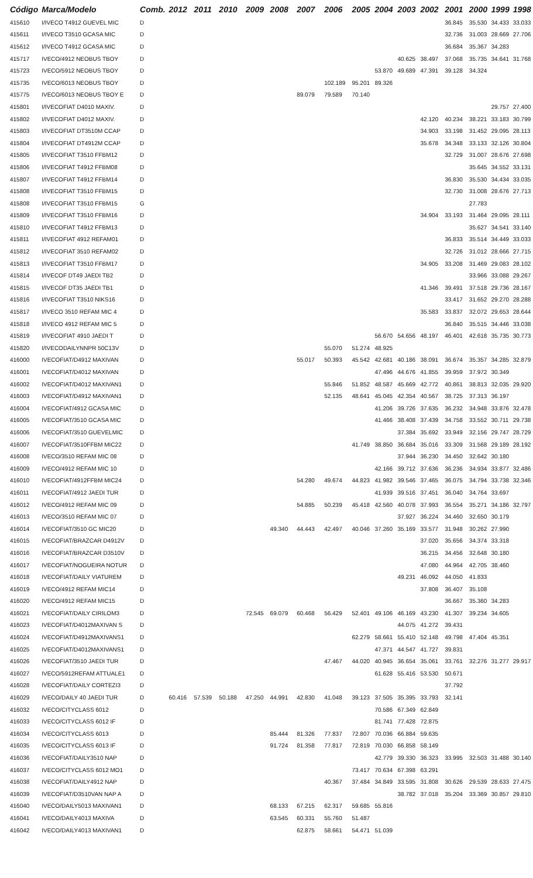| Código | Marca/Modelo | Comb. | 2012 | 2011 | 2010 | 2009 | 2008 | 2007 | 2006 | 2005 | 2004 | 2003 | 2002 | 2001 | 2000 | 1999 | 1998 |
| --- | --- | --- | --- | --- | --- | --- | --- | --- | --- | --- | --- | --- | --- | --- | --- | --- | --- |
| 415610 | I/IVECO T4912 GUEVEL MIC | D | | | | | | | | | | | | 36.845 | 35.530 | 34.433 | 33.033 |
| 415611 | I/IVECO T3510 GCASA MIC | D | | | | | | | | | | | | 32.736 | 31.003 | 28.669 | 27.706 |
| 415612 | I/IVECO T4912 GCASA MIC | D | | | | | | | | | | | | 36.684 | 35.367 | 34.283 | |
| 415717 | IVECO/4912 NEOBUS TBOY | D | | | | | | | | | | 40.625 | 38.497 | 37.068 | 35.735 | 34.641 | 31.768 |
| 415723 | IVECO/5912 NEOBUS TBOY | D | | | | | | | | | 53.870 | 49.689 | 47.391 | 39.128 | 34.324 | | |
| 415735 | IVECO/6013 NEOBUS TBOY | D | | | | | | | 102.189 | 95.201 | 89.326 | | | | | | |
| 415775 | IVECO/6013 NEOBUS TBOY E | D | | | | | | 89.079 | 79.589 | 70.140 | | | | | | | |
| 415801 | I/IVECOFIAT D4010 MAXIV. | D | | | | | | | | | | | | | | 29.757 | 27.400 |
| 415802 | I/IVECOFIAT D4012 MAXIV. | D | | | | | | | | | | | 42.120 | 40.234 | 38.221 | 33.183 | 30.799 |
| 415803 | I/IVECOFIAT DT3510M CCAP | D | | | | | | | | | | | 34.903 | 33.198 | 31.452 | 29.095 | 28.113 |
| 415804 | I/IVECOFIAT DT4912M CCAP | D | | | | | | | | | | | 35.678 | 34.348 | 33.133 | 32.126 | 30.804 |
| 415805 | I/IVECOFIAT T3510 FFBM12 | D | | | | | | | | | | | | 32.729 | 31.007 | 28.676 | 27.698 |
| 415806 | I/IVECOFIAT T4912 FFBM08 | D | | | | | | | | | | | | | 35.645 | 34.552 | 33.131 |
| 415807 | I/IVECOFIAT T4912 FFBM14 | D | | | | | | | | | | | | 36.830 | 35.530 | 34.434 | 33.035 |
| 415808 | I/IVECOFIAT T3510 FFBM15 | D | | | | | | | | | | | | 32.730 | 31.008 | 28.676 | 27.713 |
| 415808 | I/IVECOFIAT T3510 FFBM15 | G | | | | | | | | | | | | | 27.783 | | |
| 415809 | I/IVECOFIAT T3510 FFBM16 | D | | | | | | | | | | | 34.904 | 33.193 | 31.464 | 29.095 | 28.111 |
| 415810 | I/IVECOFIAT T4912 FFBM13 | D | | | | | | | | | | | | | 35.627 | 34.541 | 33.140 |
| 415811 | I/IVECOFIAT 4912 REFAM01 | D | | | | | | | | | | | | 36.833 | 35.514 | 34.449 | 33.033 |
| 415812 | I/IVECOFIAT 3510 REFAM02 | D | | | | | | | | | | | | 32.726 | 31.012 | 28.666 | 27.715 |
| 415813 | I/IVECOFIAT T3510 FFBM17 | D | | | | | | | | | | | 34.905 | 33.208 | 31.469 | 29.083 | 28.102 |
| 415814 | I/IVECOF DT49 JAEDI TB2 | D | | | | | | | | | | | | | 33.966 | 33.088 | 29.267 |
| 415815 | I/IVECOF DT35 JAEDI TB1 | D | | | | | | | | | | | 41.346 | 39.491 | 37.518 | 29.736 | 28.167 |
| 415816 | I/IVECOFIAT T3510 NIKS16 | D | | | | | | | | | | | | 33.417 | 31.652 | 29.270 | 28.288 |
| 415817 | I/IVECO 3510 REFAM MIC 4 | D | | | | | | | | | | | 35.583 | 33.837 | 32.072 | 29.653 | 28.644 |
| 415818 | I/IVECO 4912 REFAM MIC 5 | D | | | | | | | | | | | | 36.840 | 35.515 | 34.446 | 33.038 |
| 415819 | I/IVECOFIAT 4910 JAEDI T | D | | | | | | | | | 56.670 | 54.656 | 48.197 | 46.401 | 42.618 | 35.735 | 30.773 |
| 415820 | I/IVECODAILYNNPR 50C13V | D | | | | | | | 55.070 | 51.274 | 48.925 | | | | | | |
| 416000 | IVECOFIAT/D4912 MAXIVAN | D | | | | | | 55.017 | 50.393 | 45.542 | 42.681 | 40.186 | 38.091 | 36.674 | 35.357 | 34.285 | 32.879 |
| 416001 | IVECOFIAT/D4012 MAXIVAN | D | | | | | | | | | 47.496 | 44.676 | 41.855 | 39.959 | 37.972 | 30.349 | |
| 416002 | IVECOFIAT/D4012 MAXIVAN1 | D | | | | | | | 55.846 | 51.852 | 48.587 | 45.669 | 42.772 | 40.861 | 38.813 | 32.035 | 29.920 |
| 416003 | IVECOFIAT/D4912 MAXIVAN1 | D | | | | | | | 52.135 | 48.641 | 45.045 | 42.354 | 40.567 | 38.725 | 37.313 | 36.197 | |
| 416004 | IVECOFIAT/4912 GCASA MIC | D | | | | | | | | | 41.206 | 39.726 | 37.635 | 36.232 | 34.948 | 33.876 | 32.478 |
| 416005 | IVECOFIAT/3510 GCASA MIC | D | | | | | | | | | 41.466 | 38.408 | 37.439 | 34.758 | 33.552 | 30.711 | 29.738 |
| 416006 | IVECOFIAT/3510 GUEVELMIC | D | | | | | | | | | | 37.384 | 35.692 | 33.949 | 32.156 | 29.747 | 28.729 |
| 416007 | IVECOFIAT/3510FFBM MIC22 | D | | | | | | | | 41.749 | 38.850 | 36.684 | 35.016 | 33.309 | 31.568 | 29.189 | 28.192 |
| 416008 | IVECO/3510 REFAM MIC 08 | D | | | | | | | | | | 37.944 | 36.230 | 34.450 | 32.642 | 30.180 | |
| 416009 | IVECO/4912 REFAM MIC 10 | D | | | | | | | | | 42.166 | 39.712 | 37.636 | 36.236 | 34.934 | 33.877 | 32.486 |
| 416010 | IVECOFIAT/4912FFBM MIC24 | D | | | | | | 54.280 | 49.674 | 44.823 | 41.982 | 39.546 | 37.465 | 36.075 | 34.794 | 33.738 | 32.346 |
| 416011 | IVECOFIAT/4912 JAEDI TUR | D | | | | | | | | | 41.939 | 39.516 | 37.451 | 36.040 | 34.764 | 33.697 | |
| 416012 | IVECO/4912 REFAM MIC 09 | D | | | | | | 54.885 | 50.239 | 45.418 | 42.560 | 40.078 | 37.993 | 36.554 | 35.271 | 34.186 | 32.797 |
| 416013 | IVECO/3510 REFAM MIC 07 | D | | | | | | | | | | 37.927 | 36.224 | 34.460 | 32.650 | 30.179 | |
| 416014 | IVECOFIAT/3510 GC MIC20 | D | | | | | 49.340 | 44.443 | 42.497 | 40.046 | 37.260 | 35.169 | 33.577 | 31.948 | 30.262 | 27.990 | |
| 416015 | IVECOFIAT/BRAZCAR D4912V | D | | | | | | | | | | | 37.020 | 35.656 | 34.374 | 33.318 | |
| 416016 | IVECOFIAT/BRAZCAR D3510V | D | | | | | | | | | | | 36.215 | 34.456 | 32.648 | 30.180 | |
| 416017 | IVECOFIAT/NOGUEIRA NOTUR | D | | | | | | | | | | | 47.080 | 44.964 | 42.705 | 38.460 | |
| 416018 | IVECOFIAT/DAILY VIATUREM | D | | | | | | | | | | 49.231 | 46.092 | 44.050 | 41.833 | | |
| 416019 | IVECO/4912 REFAM MIC14 | D | | | | | | | | | | | 37.808 | 36.407 | 35.108 | | |
| 416020 | IVECO/4912 REFAM MIC15 | D | | | | | | | | | | | | 36.667 | 35.360 | 34.283 | |
| 416021 | IVECOFIAT/DAILY CIRILOM3 | D | | | | 72.545 | 69.079 | 60.468 | 56.429 | 52.401 | 49.106 | 46.169 | 43.230 | 41.307 | 39.234 | 34.605 | |
| 416023 | IVECOFIAT/D4012MAXIVAN S | D | | | | | | | | | | 44.075 | 41.272 | 39.431 | | | |
| 416024 | IVECOFIAT/D4912MAXIVANS1 | D | | | | | | | | 62.279 | 58.661 | 55.410 | 52.148 | 49.798 | 47.404 | 45.351 | |
| 416025 | IVECOFIAT/D4012MAXIVANS1 | D | | | | | | | | | 47.371 | 44.547 | 41.727 | 39.831 | | | |
| 416026 | IVECOFIAT/3510 JAEDI TUR | D | | | | | | | 47.467 | 44.020 | 40.945 | 36.654 | 35.061 | 33.761 | 32.276 | 31.277 | 29.917 |
| 416027 | IVECO/5912REFAM ATTUALE1 | D | | | | | | | | | 61.628 | 55.416 | 53.530 | 50.671 | | | |
| 416028 | IVECOFIAT/DAILY CORTEZI3 | D | | | | | | | | | | | | 37.792 | | | |
| 416029 | IVECO/DAILY 40 JAEDI TUR | D | 60.416 | 57.539 | 50.188 | 47.250 | 44.991 | 42.830 | 41.048 | 39.123 | 37.505 | 35.395 | 33.793 | 32.141 | | | |
| 416032 | IVECO/CITYCLASS 6012 | D | | | | | | | | | 70.586 | 67.349 | 62.849 | | | | |
| 416033 | IVECO/CITYCLASS 6012 IF | D | | | | | | | | | 81.741 | 77.428 | 72.875 | | | | |
| 416034 | IVECO/CITYCLASS 6013 | D | | | | | 85.444 | 81.326 | 77.837 | 72.807 | 70.036 | 66.884 | 59.635 | | | | |
| 416035 | IVECO/CITYCLASS 6013 IF | D | | | | | 91.724 | 81.358 | 77.817 | 72.819 | 70.030 | 66.858 | 58.149 | | | | |
| 416036 | IVECOFIAT/DAILY3510 NAP | D | | | | | | | | | 42.779 | 39.330 | 36.323 | 33.995 | 32.503 | 31.488 | 30.140 |
| 416037 | IVECO/CITYCLASS 6012 MO1 | D | | | | | | | | 73.417 | 70.634 | 67.398 | 63.291 | | | | |
| 416038 | IVECOFIAT/DAILY4912 NAP | D | | | | | | | 40.367 | 37.484 | 34.849 | 33.595 | 31.808 | 30.626 | 29.539 | 28.633 | 27.475 |
| 416039 | IVECOFIAT/D3510VAN NAP A | D | | | | | | | | | | 38.782 | 37.018 | 35.204 | 33.369 | 30.857 | 29.810 |
| 416040 | IVECO/DAILY5013 MAXIVAN1 | D | | | | | 68.133 | 67.215 | 62.317 | 59.685 | 55.816 | | | | | | |
| 416041 | IVECO/DAILY4013 MAXIVA | D | | | | | 63.545 | 60.331 | 55.760 | 51.487 | | | | | | | |
| 416042 | IVECO/DAILY4013 MAXIVAN1 | D | | | | | | 62.875 | 58.661 | 54.471 | 51.039 | | | | | | |